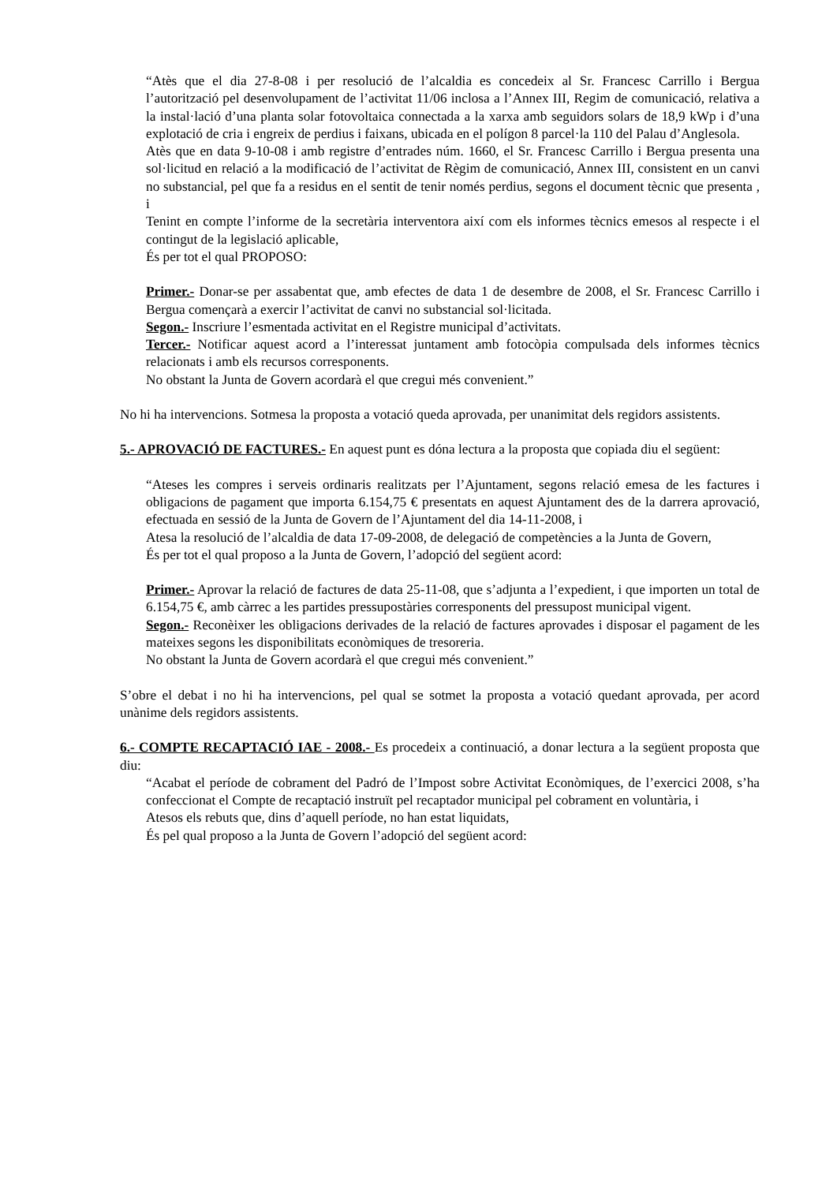“Atès que el dia 27-8-08 i per resolució de l’alcaldia es concedeix al Sr. Francesc Carrillo i Bergua l’autorització pel desenvolupament de l’activitat 11/06 inclosa a l’Annex III, Regim de comunicació, relativa a la instal·lació d’una planta solar fotovoltaica connectada a la xarxa amb seguidors solars de 18,9 kWp i d’una explotació de cria i engreix de perdius i faixans, ubicada en el polígon 8 parcel·la 110 del Palau d’Anglesola.
Atès que en data 9-10-08 i amb registre d’entrades núm. 1660, el Sr. Francesc Carrillo i Bergua presenta una sol·licitud en relació a la modificació de l’activitat de Règim de comunicació, Annex III, consistent en un canvi no substancial, pel que fa a residus en el sentit de tenir només perdius, segons el document tècnic que presenta , i
Tenint en compte l’informe de la secretària interventora així com els informes tècnics emesos al respecte i el contingut de la legislació aplicable,
És per tot el qual PROPOSO:
Primer.- Donar-se per assabentat que, amb efectes de data 1 de desembre de 2008, el Sr. Francesc Carrillo i Bergua començarà a exercir l’activitat de canvi no substancial sol·licitada.
Segon.- Inscriure l’esmentada activitat en el Registre municipal d’activitats.
Tercer.- Notificar aquest acord a l’interessat juntament amb fotocòpia compulsada dels informes tècnics relacionats i amb els recursos corresponents.
No obstant la Junta de Govern acordarà el que cregui més convenient.”
No hi ha intervencions. Sotmesa la proposta a votació queda aprovada, per unanimitat dels regidors assistents.
5.- APROVACIÓ DE FACTURES.- En aquest punt es dóna lectura a la proposta que copiada diu el següent:
“Ateses les compres i serveis ordinaris realitzats per l’Ajuntament, segons relació emesa de les factures i obligacions de pagament que importa 6.154,75 € presentats en aquest Ajuntament des de la darrera aprovació, efectuada en sessió de la Junta de Govern de l’Ajuntament del dia 14-11-2008, i
Atesa la resolució de l’alcaldia de data 17-09-2008, de delegació de competències a la Junta de Govern,
És per tot el qual proposo a la Junta de Govern, l’adopció del següent acord:
Primer.- Aprovar la relació de factures de data 25-11-08, que s’adjunta a l’expedient, i que importen un total de 6.154,75 €, amb càrrec a les partides pressupostàries corresponents del pressupost municipal vigent.
Segon.- Reconèixer les obligacions derivades de la relació de factures aprovades i disposar el pagament de les mateixes segons les disponibilitats econòmiques de tresoreria.
No obstant la Junta de Govern acordarà el que cregui més convenient.”
S’obre el debat i no hi ha intervencions, pel qual se sotmet la proposta a votació quedant aprovada, per acord unànime dels regidors assistents.
6.- COMPTE RECAPTACIÓ IAE - 2008.- Es procedeix a continuació, a donar lectura a la següent proposta que diu:
“Acabat el període de cobrament del Padró de l’Impost sobre Activitat Econòmiques, de l’exercici 2008, s’ha confeccionat el Compte de recaptació instruït pel recaptador municipal pel cobrament en voluntària, i
Atesos els rebuts que, dins d’aquell període, no han estat liquidats,
És pel qual proposo a la Junta de Govern l’adopció del següent acord: